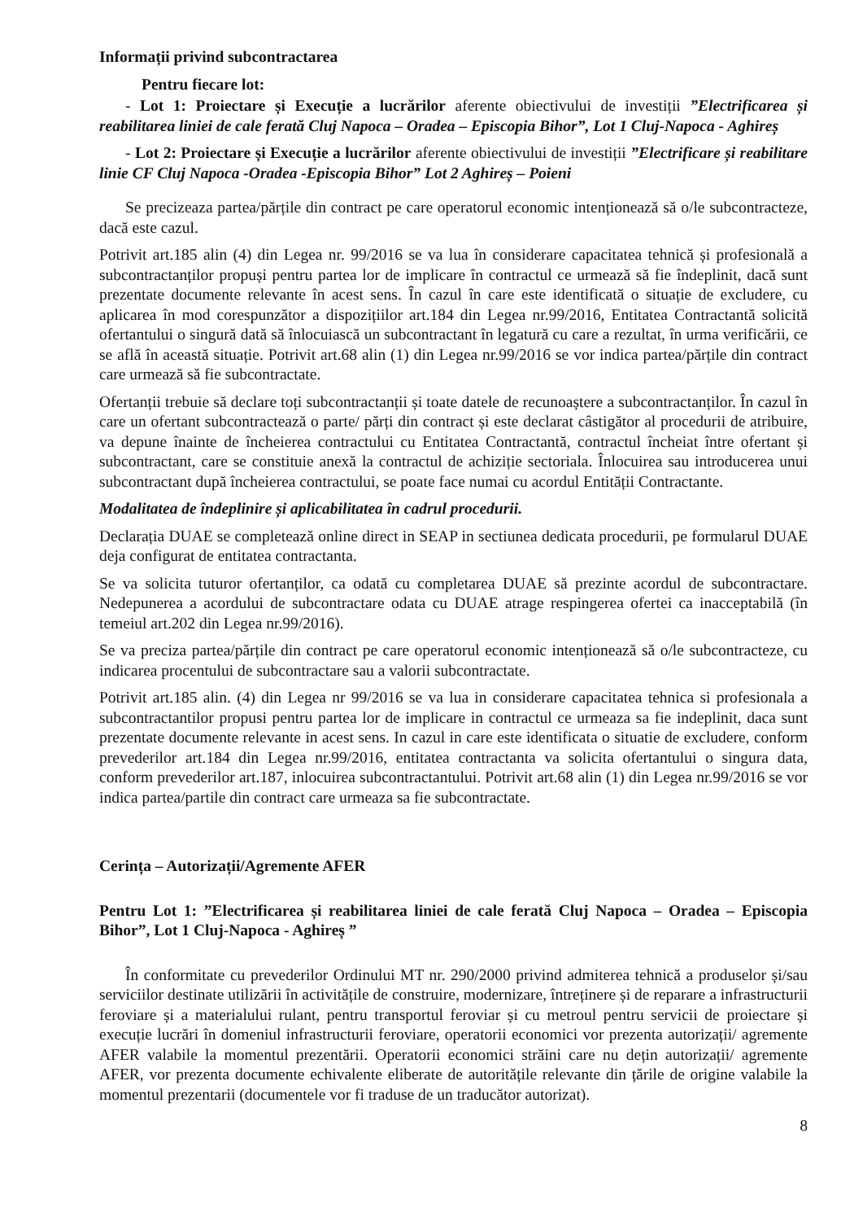Informații privind subcontractarea
Pentru fiecare lot:
- Lot 1: Proiectare și Execuție a lucrărilor aferente obiectivului de investiții ”Electrificarea și reabilitarea liniei de cale ferată Cluj Napoca – Oradea – Episcopia Bihor”, Lot 1 Cluj-Napoca - Aghireș
- Lot 2: Proiectare și Execuție a lucrărilor aferente obiectivului de investiții ”Electrificare și reabilitare linie CF Cluj Napoca -Oradea -Episcopia Bihor” Lot 2 Aghireș – Poieni
Se precizeaza partea/părțile din contract pe care operatorul economic intenționează să o/le subcontracteze, dacă este cazul.
Potrivit art.185 alin (4) din Legea nr. 99/2016 se va lua în considerare capacitatea tehnică și profesională a subcontractanților propuși pentru partea lor de implicare în contractul ce urmează să fie îndeplinit, dacă sunt prezentate documente relevante în acest sens. În cazul în care este identificată o situație de excludere, cu aplicarea în mod corespunzător a dispozițiilor art.184 din Legea nr.99/2016, Entitatea Contractantă solicită ofertantului o singură dată să înlocuiască un subcontractant în legatură cu care a rezultat, în urma verificării, ce se află în această situație. Potrivit art.68 alin (1) din Legea nr.99/2016 se vor indica partea/părțile din contract care urmează să fie subcontractate.
Ofertanții trebuie să declare toți subcontractanții și toate datele de recunoaștere a subcontractanților. În cazul în care un ofertant subcontractează o parte/ părți din contract și este declarat câstigător al procedurii de atribuire, va depune înainte de încheierea contractului cu Entitatea Contractantă, contractul încheiat între ofertant și subcontractant, care se constituie anexă la contractul de achiziție sectoriala. Înlocuirea sau introducerea unui subcontractant după încheierea contractului, se poate face numai cu acordul Entității Contractante.
Modalitatea de îndeplinire și aplicabilitatea în cadrul procedurii.
Declarația DUAE se completează online direct in SEAP in sectiunea dedicata procedurii, pe formularul DUAE deja configurat de entitatea contractanta.
Se va solicita tuturor ofertanților, ca odată cu completarea DUAE să prezinte acordul de subcontractare. Nedepunerea a acordului de subcontractare odata cu DUAE atrage respingerea ofertei ca inacceptabilă (în temeiul art.202 din Legea nr.99/2016).
Se va preciza partea/părțile din contract pe care operatorul economic intenționează să o/le subcontracteze, cu indicarea procentului de subcontractare sau a valorii subcontractate.
Potrivit art.185 alin. (4) din Legea nr 99/2016 se va lua in considerare capacitatea tehnica si profesionala a subcontractantilor propusi pentru partea lor de implicare in contractul ce urmeaza sa fie indeplinit, daca sunt prezentate documente relevante in acest sens. In cazul in care este identificata o situatie de excludere, conform prevederilor art.184 din Legea nr.99/2016, entitatea contractanta va solicita ofertantului o singura data, conform prevederilor art.187, inlocuirea subcontractantului. Potrivit art.68 alin (1) din Legea nr.99/2016 se vor indica partea/partile din contract care urmeaza sa fie subcontractate.
Cerința – Autorizații/Agremente AFER
Pentru Lot 1: ”Electrificarea și reabilitarea liniei de cale ferată Cluj Napoca – Oradea – Episcopia Bihor”, Lot 1 Cluj-Napoca - Aghireș ”
În conformitate cu prevederilor Ordinului MT nr. 290/2000 privind admiterea tehnică a produselor și/sau serviciilor destinate utilizării în activitățile de construire, modernizare, întreținere și de reparare a infrastructurii feroviare și a materialului rulant, pentru transportul feroviar și cu metroul pentru servicii de proiectare și execuție lucrări în domeniul infrastructurii feroviare, operatorii economici vor prezenta autorizații/ agremente AFER valabile la momentul prezentării. Operatorii economici străini care nu dețin autorizații/ agremente AFER, vor prezenta documente echivalente eliberate de autoritățile relevante din țările de origine valabile la momentul prezentarii (documentele vor fi traduse de un traducător autorizat).
8